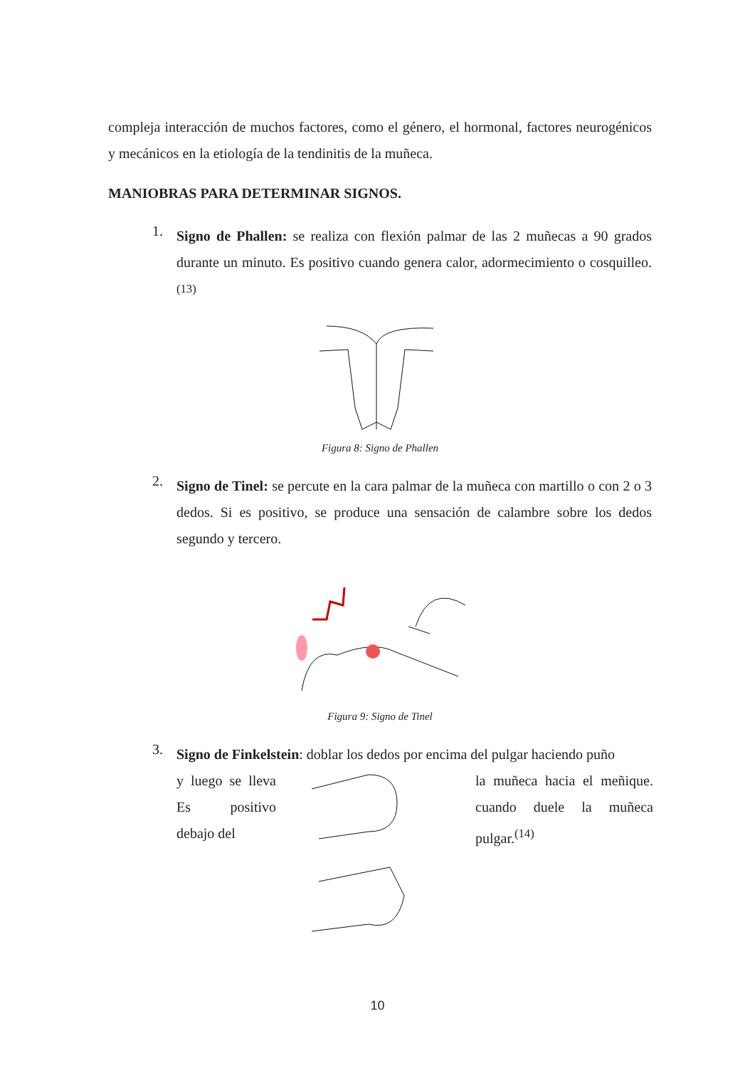compleja interacción de muchos factores, como el género, el hormonal, factores neurogénicos y mecánicos en la etiología de la tendinitis de la muñeca.
MANIOBRAS PARA DETERMINAR SIGNOS.
1.
Signo de Phallen: se realiza con flexión palmar de las 2 muñecas a 90 grados durante un minuto. Es positivo cuando genera calor, adormecimiento o cosquilleo.<sup>(13)</sup>
Figura 8: Signo de Phallen
2.
Signo de Tinel: se percute en la cara palmar de la muñeca con martillo o con 2 o 3 dedos. Si es positivo, se produce una sensación de calambre sobre los dedos segundo y tercero.
Figura 9: Signo de Tinel
3.
Signo de Finkelstein: doblar los dedos por encima del pulgar haciendo puño
y luego se lleva Es positivo debajo del
la muñeca hacia el meñique. cuando duele la muñeca pulgar.<sup>(14)</sup>
10